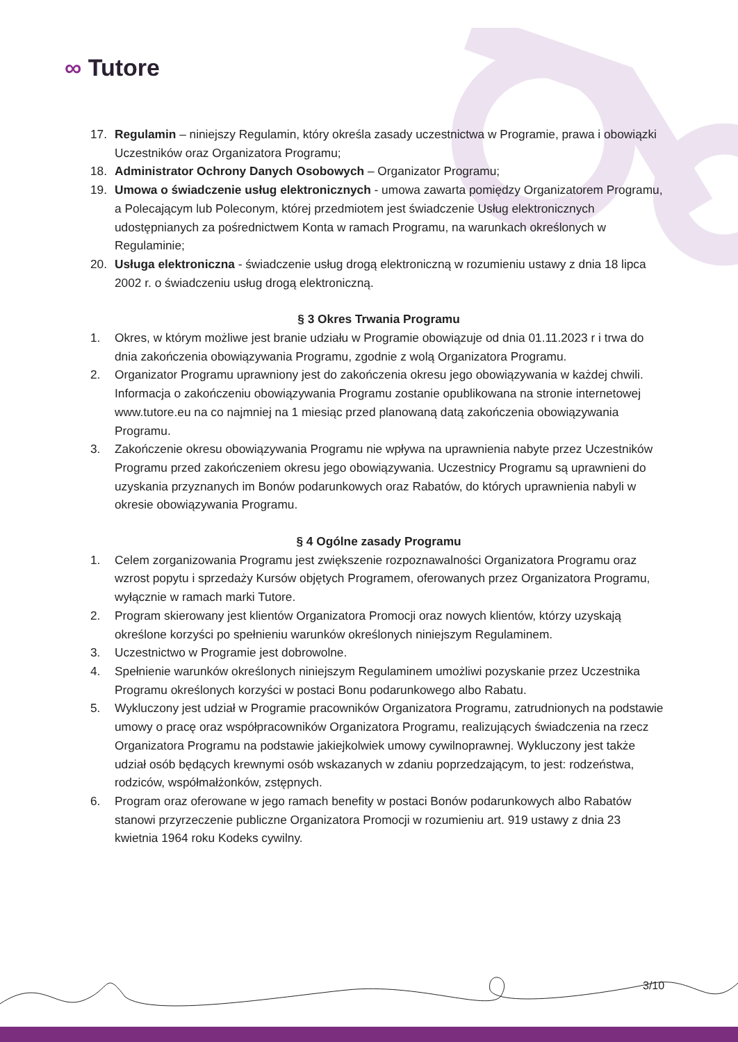∞ Tutore
17. Regulamin – niniejszy Regulamin, który określa zasady uczestnictwa w Programie, prawa i obowiązki Uczestników oraz Organizatora Programu;
18. Administrator Ochrony Danych Osobowych – Organizator Programu;
19. Umowa o świadczenie usług elektronicznych - umowa zawarta pomiędzy Organizatorem Programu, a Polecającym lub Poleconym, której przedmiotem jest świadczenie Usług elektronicznych udostępnianych za pośrednictwem Konta w ramach Programu, na warunkach określonych w Regulaminie;
20. Usługa elektroniczna - świadczenie usług drogą elektroniczną w rozumieniu ustawy z dnia 18 lipca 2002 r. o świadczeniu usług drogą elektroniczną.
§ 3 Okres Trwania Programu
1. Okres, w którym możliwe jest branie udziału w Programie obowiązuje od dnia 01.11.2023 r i trwa do dnia zakończenia obowiązywania Programu, zgodnie z wolą Organizatora Programu.
2. Organizator Programu uprawniony jest do zakończenia okresu jego obowiązywania w każdej chwili. Informacja o zakończeniu obowiązywania Programu zostanie opublikowana na stronie internetowej www.tutore.eu na co najmniej na 1 miesiąc przed planowaną datą zakończenia obowiązywania Programu.
3. Zakończenie okresu obowiązywania Programu nie wpływa na uprawnienia nabyte przez Uczestników Programu przed zakończeniem okresu jego obowiązywania. Uczestnicy Programu są uprawnieni do uzyskania przyznanych im Bonów podarunkowych oraz Rabatów, do których uprawnienia nabyli w okresie obowiązywania Programu.
§ 4 Ogólne zasady Programu
1. Celem zorganizowania Programu jest zwiększenie rozpoznawalności Organizatora Programu oraz wzrost popytu i sprzedaży Kursów objętych Programem, oferowanych przez Organizatora Programu, wyłącznie w ramach marki Tutore.
2. Program skierowany jest klientów Organizatora Promocji oraz nowych klientów, którzy uzyskają określone korzyści po spełnieniu warunków określonych niniejszym Regulaminem.
3. Uczestnictwo w Programie jest dobrowolne.
4. Spełnienie warunków określonych niniejszym Regulaminem umożliwi pozyskanie przez Uczestnika Programu określonych korzyści w postaci Bonu podarunkowego albo Rabatu.
5. Wykluczony jest udział w Programie pracowników Organizatora Programu, zatrudnionych na podstawie umowy o pracę oraz współpracowników Organizatora Programu, realizujących świadczenia na rzecz Organizatora Programu na podstawie jakiejkolwiek umowy cywilnoprawnej. Wykluczony jest także udział osób będących krewnymi osób wskazanych w zdaniu poprzedzającym, to jest: rodzeństwa, rodziców, współmałżonków, zstępnych.
6. Program oraz oferowane w jego ramach benefity w postaci Bonów podarunkowych albo Rabatów stanowi przyrzeczenie publiczne Organizatora Promocji w rozumieniu art. 919 ustawy z dnia 23 kwietnia 1964 roku Kodeks cywilny.
3/10